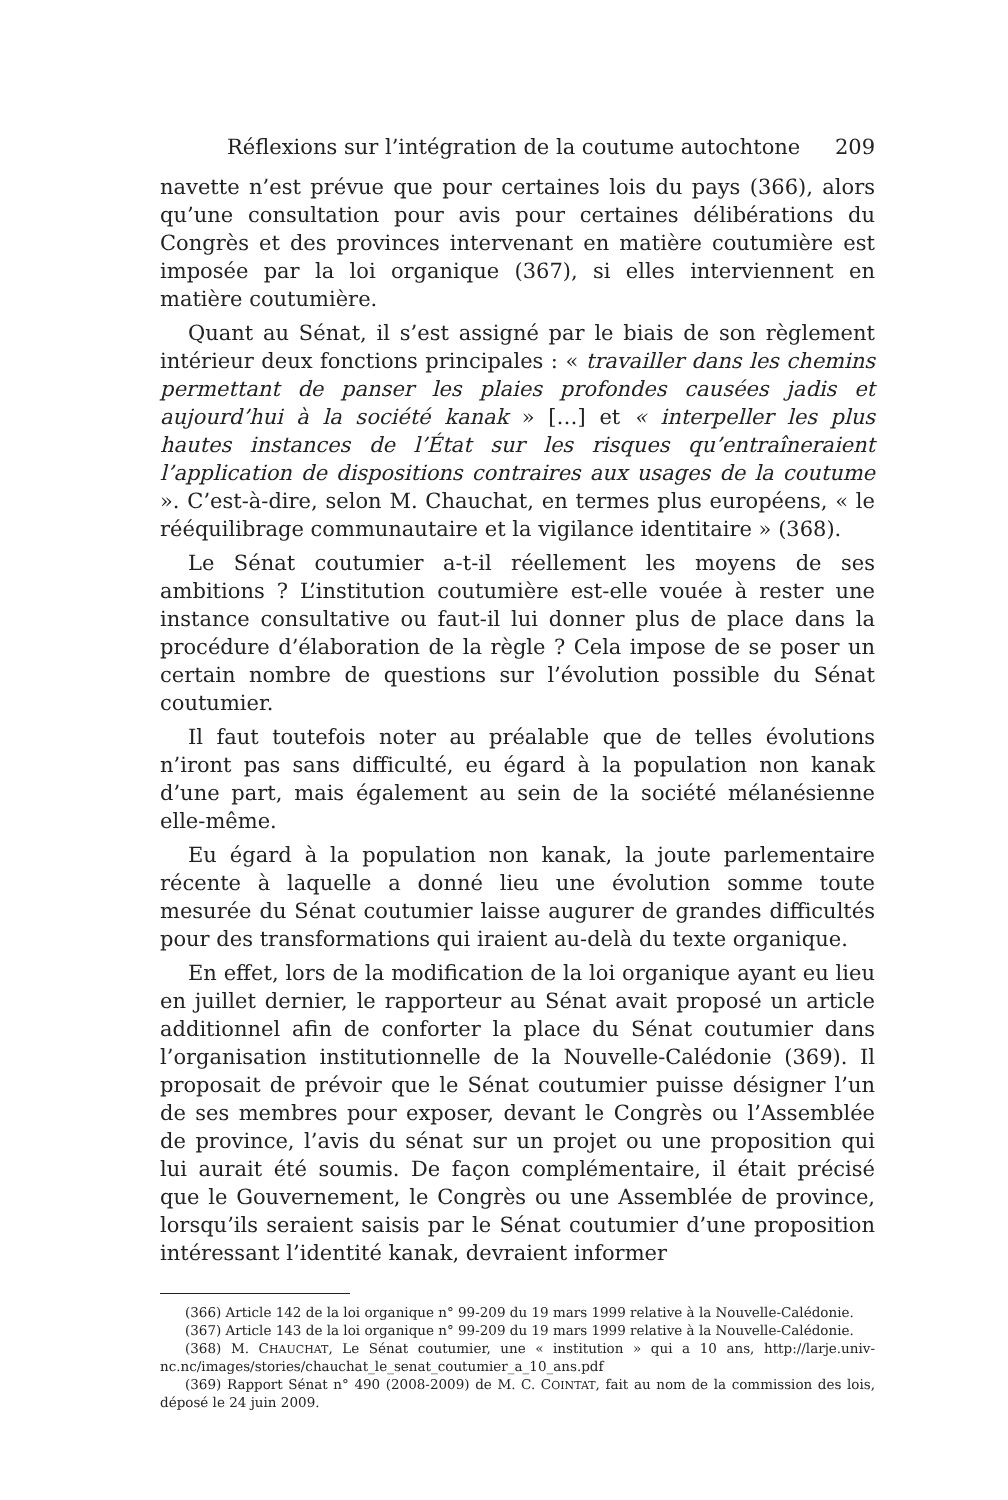Réflexions sur l’intégration de la coutume autochtone 209
navette n’est prévue que pour certaines lois du pays (366), alors qu’une consultation pour avis pour certaines délibérations du Congrès et des provinces intervenant en matière coutumière est imposée par la loi organique (367), si elles interviennent en matière coutumière.
Quant au Sénat, il s’est assigné par le biais de son règlement intérieur deux fonctions principales : « travailler dans les chemins permettant de panser les plaies profondes causées jadis et aujourd’hui à la société kanak » […] et « interpeller les plus hautes instances de l’État sur les risques qu’entraîneraient l’application de dispositions contraires aux usages de la coutume ». C’est-à-dire, selon M. Chauchat, en termes plus européens, « le rééquilibrage communautaire et la vigilance identitaire » (368).
Le Sénat coutumier a-t-il réellement les moyens de ses ambitions ? L’institution coutumière est-elle vouée à rester une instance consultative ou faut-il lui donner plus de place dans la procédure d’élaboration de la règle ? Cela impose de se poser un certain nombre de questions sur l’évolution possible du Sénat coutumier.
Il faut toutefois noter au préalable que de telles évolutions n’iront pas sans difficulté, eu égard à la population non kanak d’une part, mais également au sein de la société mélanésienne elle-même.
Eu égard à la population non kanak, la joute parlementaire récente à laquelle a donné lieu une évolution somme toute mesurée du Sénat coutumier laisse augurer de grandes difficultés pour des transformations qui iraient au-delà du texte organique.
En effet, lors de la modification de la loi organique ayant eu lieu en juillet dernier, le rapporteur au Sénat avait proposé un article additionnel afin de conforter la place du Sénat coutumier dans l’organisation institutionnelle de la Nouvelle-Calédonie (369). Il proposait de prévoir que le Sénat coutumier puisse désigner l’un de ses membres pour exposer, devant le Congrès ou l’Assemblée de province, l’avis du sénat sur un projet ou une proposition qui lui aurait été soumis. De façon complémentaire, il était précisé que le Gouvernement, le Congrès ou une Assemblée de province, lorsqu’ils seraient saisis par le Sénat coutumier d’une proposition intéressant l’identité kanak, devraient informer
(366) Article 142 de la loi organique n° 99-209 du 19 mars 1999 relative à la Nouvelle-Calédonie.
(367) Article 143 de la loi organique n° 99-209 du 19 mars 1999 relative à la Nouvelle-Calédonie.
(368) M. CHAUCHAT, Le Sénat coutumier, une « institution » qui a 10 ans, http://larje.univ-nc.nc/images/stories/chauchat_le_senat_coutumier_a_10_ans.pdf
(369) Rapport Sénat n° 490 (2008-2009) de M. C. COINTAT, fait au nom de la commission des lois, déposé le 24 juin 2009.